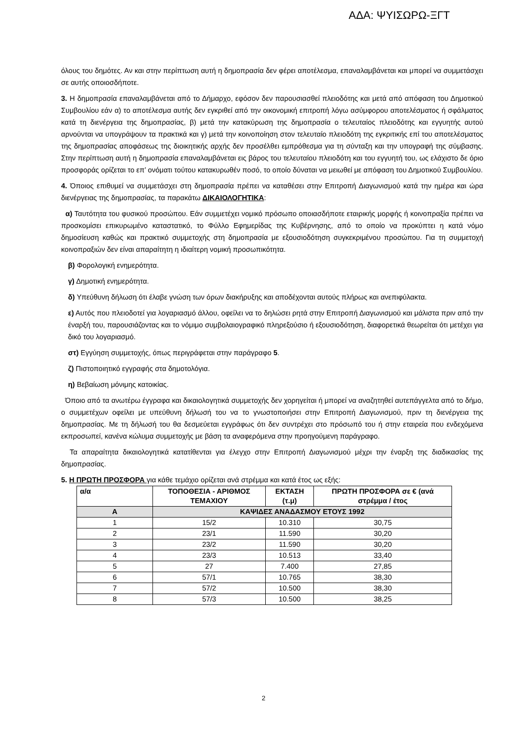ΑΔΑ: ΨΥΙΣΩΡΩ-ΞΓΤ
όλους του δημότες. Αν και στην περίπτωση αυτή η δημοπρασία δεν φέρει αποτέλεσμα, επαναλαμβάνεται και μπορεί να συμμετάσχει σε αυτής οποιοσδήποτε.
3. Η δημοπρασία επαναλαμβάνεται από το Δήμαρχο, εφόσον δεν παρουσιασθεί πλειοδότης και μετά από απόφαση του Δημοτικού Συμβουλίου εάν α) το αποτέλεσμα αυτής δεν εγκριθεί από την οικονομική επιτροπή λόγω ασύμφορου αποτελέσματος ή σφάλματος κατά τη διενέργεια της δημοπρασίας, β) μετά την κατακύρωση της δημοπρασία ο τελευταίος πλειοδότης και εγγυητής αυτού αρνούνται να υπογράψουν τα πρακτικά και γ) μετά την κοινοποίηση στον τελευταίο πλειοδότη της εγκριτικής επί του αποτελέσματος της δημοπρασίας αποφάσεως της διοικητικής αρχής δεν προσέλθει εμπρόθεσμα για τη σύνταξη και την υπογραφή της σύμβασης. Στην περίπτωση αυτή η δημοπρασία επαναλαμβάνεται εις βάρος του τελευταίου πλειοδότη και του εγγυητή του, ως ελάχιστο δε όριο προσφοράς ορίζεται το επ’ ονόματι τούτου κατακυρωθέν ποσό, το οποίο δύναται να μειωθεί με απόφαση του Δημοτικού Συμβουλίου.
4. Όποιος επιθυμεί να συμμετάσχει στη δημοπρασία πρέπει να καταθέσει στην Επιτροπή Διαγωνισμού κατά την ημέρα και ώρα διενέργειας της δημοπρασίας, τα παρακάτω ΔΙΚΑΙΟΛΟΓΗΤΙΚΑ:
α) Ταυτότητα του φυσικού προσώπου. Εάν συμμετέχει νομικό πρόσωπο οποιασδήποτε εταιρικής μορφής ή κοινοπραξία πρέπει να προσκομίσει επικυρωμένο καταστατικό, το Φύλλο Εφημερίδας της Κυβέρνησης, από το οποίο να προκύπτει η κατά νόμο δημοσίευση καθώς και πρακτικό συμμετοχής στη δημοπρασία με εξουσιοδότηση συγκεκριμένου προσώπου. Για τη συμμετοχή κοινοπραξιών δεν είναι απαραίτητη η ιδιαίτερη νομική προσωπικότητα.
β) Φορολογική ενημερότητα.
γ) Δημοτική ενημερότητα.
δ) Υπεύθυνη δήλωση ότι έλαβε γνώση των όρων διακήρυξης και αποδέχονται αυτούς πλήρως και ανεπιφύλακτα.
ε) Αυτός που πλειοδοτεί για λογαριασμό άλλου, οφείλει να το δηλώσει ρητά στην Επιτροπή Διαγωνισμού και μάλιστα πριν από την έναρξή του, παρουσιάζοντας και το νόμιμο συμβολαιογραφικό πληρεξούσιο ή εξουσιοδότηση, διαφορετικά θεωρείται ότι μετέχει για δικό του λογαριασμό.
στ) Εγγύηση συμμετοχής, όπως περιγράφεται στην παράγραφο 5.
ζ) Πιστοποιητικό εγγραφής στα δημοτολόγια.
η) Βεβαίωση μόνιμης κατοικίας.
Όποιο από τα ανωτέρω έγγραφα και δικαιολογητικά συμμετοχής δεν χορηγείται ή μπορεί να αναζητηθεί αυτεπάγγελτα από το δήμο, ο συμμετέχων οφείλει με υπεύθυνη δήλωσή του να το γνωστοποιήσει στην Επιτροπή Διαγωνισμού, πριν τη διενέργεια της δημοπρασίας. Με τη δήλωσή του θα δεσμεύεται εγγράφως ότι δεν συντρέχει στο πρόσωπό του ή στην εταιρεία που ενδεχόμενα εκπροσωπεί, κανένα κώλυμα συμμετοχής με βάση τα αναφερόμενα στην προηγούμενη παράγραφο.
Τα απαραίτητα δικαιολογητικά κατατίθενται για έλεγχο στην Επιτροπή Διαγωνισμού μέχρι την έναρξη της διαδικασίας της δημοπρασίας.
5. Η ΠΡΩΤΗ ΠΡΟΣΦΟΡΑ για κάθε τεμάχιο ορίζεται ανά στρέμμα και κατά έτος ως εξής:
| α/α | ΤΟΠΟΘΕΣΙΑ - ΑΡΙΘΜΟΣ ΤΕΜΑΧΙΟΥ | ΕΚΤΑΣΗ (τ.μ) | ΠΡΩΤΗ ΠΡΟΣΦΟΡΑ σε € (ανά στρέμμα / έτος |
| --- | --- | --- | --- |
| Α | ΚΑΨΙΔΕΣ ΑΝΑΔΑΣΜΟΥ ΕΤΟΥΣ 1992 | | |
| 1 | 15/2 | 10.310 | 30,75 |
| 2 | 23/1 | 11.590 | 30,20 |
| 3 | 23/2 | 11.590 | 30,20 |
| 4 | 23/3 | 10.513 | 33,40 |
| 5 | 27 | 7.400 | 27,85 |
| 6 | 57/1 | 10.765 | 38,30 |
| 7 | 57/2 | 10.500 | 38,30 |
| 8 | 57/3 | 10.500 | 38,25 |
2